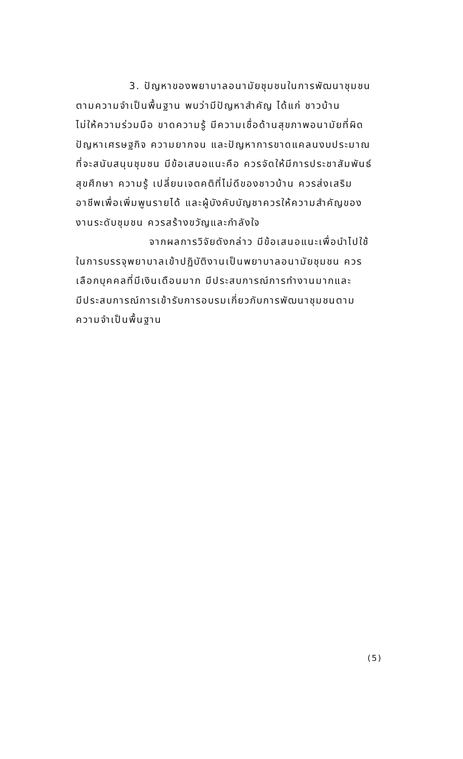3. ปัญหาของพยาบาลอนามัยชุมชนในการพัฒนาชุมชน
ตามความจำเป็นพื้นฐาน พบว่ามีปัญหาสำคัญ ได้แก่ ชาวบ้าน
ไม่ให้ความร่วมมือ ขาดความรู้ มีความเชื่อด้านสุขภาพอนามัยที่ผิด
ปัญหาเศรษฐกิจ ความยากจน และปัญหาการขาดแคลนงบประมาณ
ที่จะสนับสนุนชุมชน มีข้อเสนอแนะคือ ควรจัดให้มีการประชาสัมพันธ์
สุขศึกษา ความรู้ เปลี่ยนเจตคติที่ไม่ดีของชาวบ้าน ควรส่งเสริม
อาชีพเพื่อเพิ่มพูนรายได้ และผู้บังคับบัญชาควรให้ความสำคัญของ
งานระดับชุมชน ควรสร้างขวัญและกำลังใจ
จากผลการวิจัยดังกล่าว มีข้อเสนอแนะเพื่อนำไปใช้
ในการบรรจุพยาบาลเข้าปฏิบัติงานเป็นพยาบาลอนามัยชุมชน ควร
เลือกบุคคลที่มีเงินเดือนมาก มีประสบการณ์การทำงานมากและ
มีประสบการณ์การเข้ารับการอบรมเกี่ยวกับการพัฒนาชุมชนตาม
ความจำเป็นพื้นฐาน
(5)